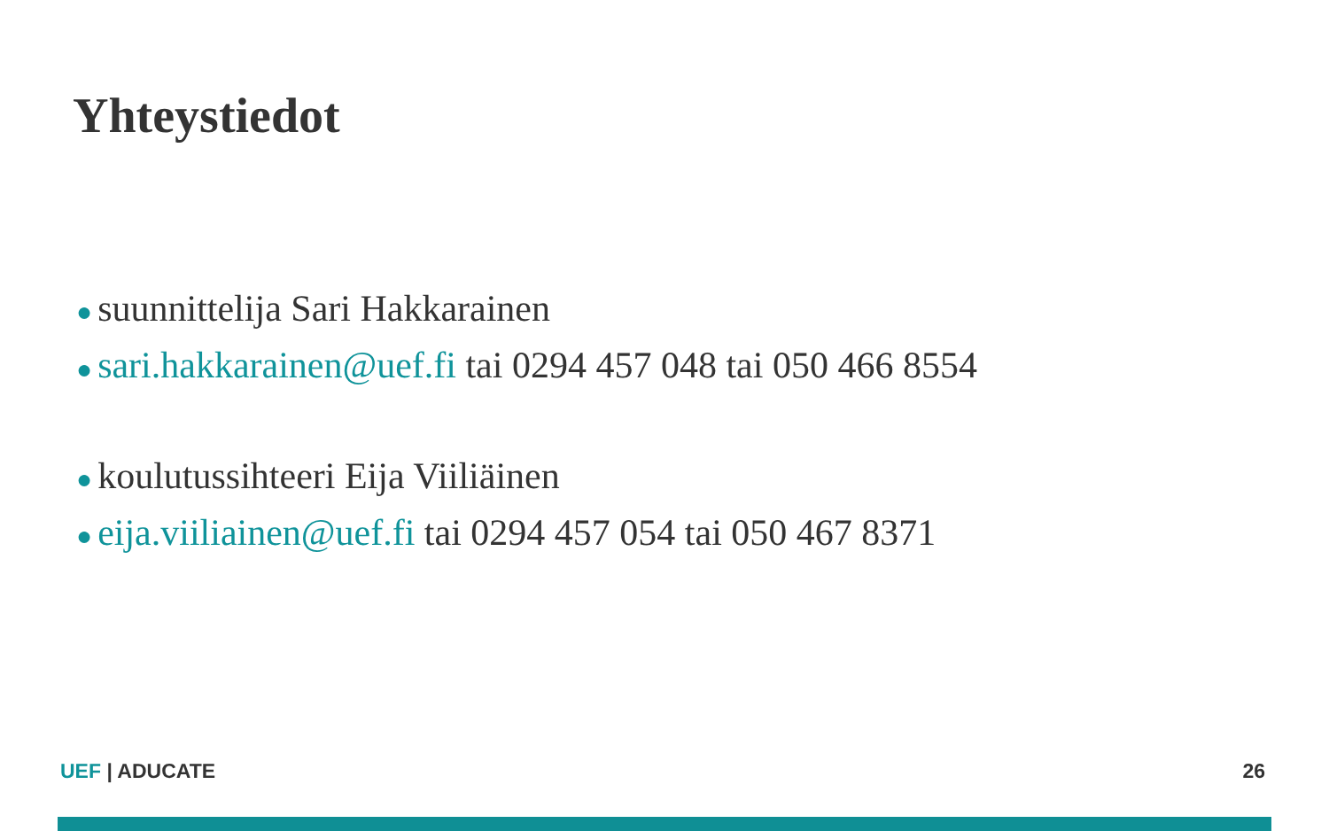Yhteystiedot
● suunnittelija Sari Hakkarainen
● sari.hakkarainen@uef.fi tai 0294 457 048 tai 050 466 8554
● koulutussihteeri Eija Viiliäinen
● eija.viiliainen@uef.fi tai 0294 457 054 tai 050 467 8371
UEF | ADUCATE 26